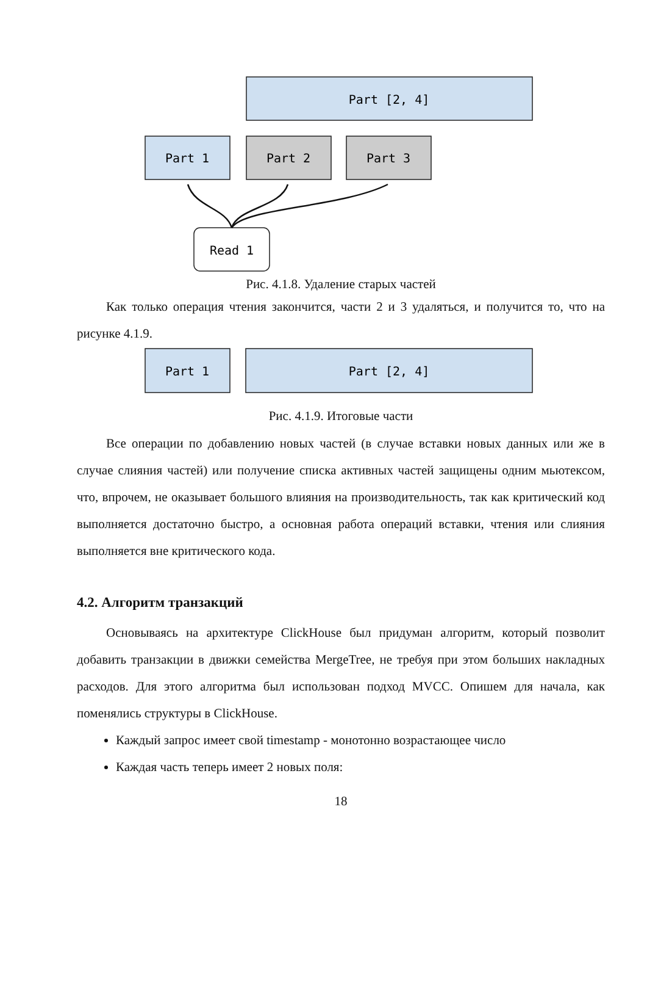Part [2, 4]
Part 1
Part 2
Part 3
Read 1
Рис. 4.1.8. Удаление старых частей
Как только операция чтения закончится, части 2 и 3 удаляться, и получится то, что на рисунке 4.1.9.
Part 1
Part [2, 4]
Рис. 4.1.9. Итоговые части
Все операции по добавлению новых частей (в случае вставки новых данных или же в случае слияния частей) или получение списка активных частей защищены одним мьютексом, что, впрочем, не оказывает большого влияния на производительность, так как критический код выполняется достаточно быстро, а основная работа операций вставки, чтения или слияния выполняется вне критического кода.
4.2. Алгоритм транзакций
Основываясь на архитектуре ClickHouse был придуман алгоритм, который позволит добавить транзакции в движки семейства MergeTree, не требуя при этом больших накладных расходов. Для этого алгоритма был использован подход MVCC. Опишем для начала, как поменялись структуры в ClickHouse.
Каждый запрос имеет свой timestamp - монотонно возрастающее число
Каждая часть теперь имеет 2 новых поля:
18